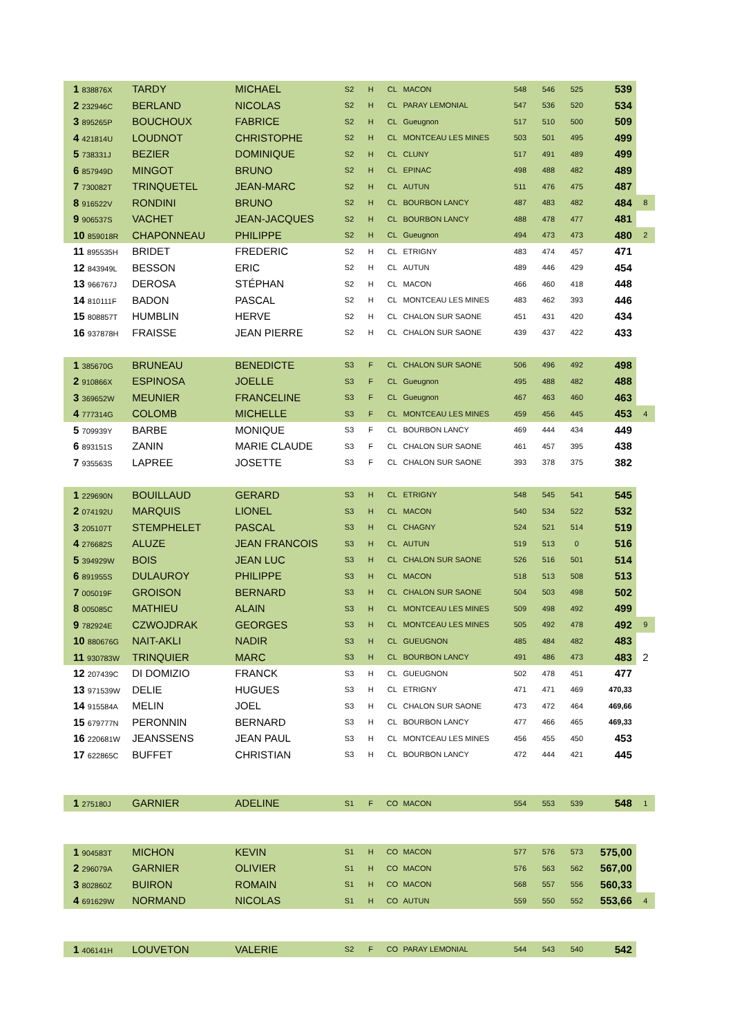| 1 838876X | TARDY | MICHAEL | S2 | H | CL | MACON | 548 | 546 | 525 | 539 | |
| 2 232946C | BERLAND | NICOLAS | S2 | H | CL | PARAY LEMONIAL | 547 | 536 | 520 | 534 | |
| 3 895265P | BOUCHOUX | FABRICE | S2 | H | CL | Gueugnon | 517 | 510 | 500 | 509 | |
| 4 421814U | LOUDNOT | CHRISTOPHE | S2 | H | CL | MONTCEAU LES MINES | 503 | 501 | 495 | 499 | |
| 5 738331J | BEZIER | DOMINIQUE | S2 | H | CL | CLUNY | 517 | 491 | 489 | 499 | |
| 6 857949D | MINGOT | BRUNO | S2 | H | CL | EPINAC | 498 | 488 | 482 | 489 | |
| 7 730082T | TRINQUETEL | JEAN-MARC | S2 | H | CL | AUTUN | 511 | 476 | 475 | 487 | |
| 8 916522V | RONDINI | BRUNO | S2 | H | CL | BOURBON LANCY | 487 | 483 | 482 | 484 | 8 |
| 9 906537S | VACHET | JEAN-JACQUES | S2 | H | CL | BOURBON LANCY | 488 | 478 | 477 | 481 | |
| 10 859018R | CHAPONNEAU | PHILIPPE | S2 | H | CL | Gueugnon | 494 | 473 | 473 | 480 | 2 |
| 11 895535H | BRIDET | FREDERIC | S2 | H | CL | ETRIGNY | 483 | 474 | 457 | 471 | |
| 12 843949L | BESSON | ERIC | S2 | H | CL | AUTUN | 489 | 446 | 429 | 454 | |
| 13 966767J | DEROSA | STÉPHAN | S2 | H | CL | MACON | 466 | 460 | 418 | 448 | |
| 14 810111F | BADON | PASCAL | S2 | H | CL | MONTCEAU LES MINES | 483 | 462 | 393 | 446 | |
| 15 808857T | HUMBLIN | HERVE | S2 | H | CL | CHALON SUR SAONE | 451 | 431 | 420 | 434 | |
| 16 937878H | FRAISSE | JEAN PIERRE | S2 | H | CL | CHALON SUR SAONE | 439 | 437 | 422 | 433 | |
| 1 385670G | BRUNEAU | BENEDICTE | S3 | F | CL | CHALON SUR SAONE | 506 | 496 | 492 | 498 | |
| 2 910866X | ESPINOSA | JOELLE | S3 | F | CL | Gueugnon | 495 | 488 | 482 | 488 | |
| 3 369652W | MEUNIER | FRANCELINE | S3 | F | CL | Gueugnon | 467 | 463 | 460 | 463 | |
| 4 777314G | COLOMB | MICHELLE | S3 | F | CL | MONTCEAU LES MINES | 459 | 456 | 445 | 453 | 4 |
| 5 709939Y | BARBE | MONIQUE | S3 | F | CL | BOURBON LANCY | 469 | 444 | 434 | 449 | |
| 6 893151S | ZANIN | MARIE CLAUDE | S3 | F | CL | CHALON SUR SAONE | 461 | 457 | 395 | 438 | |
| 7 935563S | LAPREE | JOSETTE | S3 | F | CL | CHALON SUR SAONE | 393 | 378 | 375 | 382 | |
| 1 229690N | BOUILLAUD | GERARD | S3 | H | CL | ETRIGNY | 548 | 545 | 541 | 545 | |
| 2 074192U | MARQUIS | LIONEL | S3 | H | CL | MACON | 540 | 534 | 522 | 532 | |
| 3 205107T | STEMPHELET | PASCAL | S3 | H | CL | CHAGNY | 524 | 521 | 514 | 519 | |
| 4 276682S | ALUZE | JEAN FRANCOIS | S3 | H | CL | AUTUN | 519 | 513 | 0 | 516 | |
| 5 394929W | BOIS | JEAN LUC | S3 | H | CL | CHALON SUR SAONE | 526 | 516 | 501 | 514 | |
| 6 891955S | DULAUROY | PHILIPPE | S3 | H | CL | MACON | 518 | 513 | 508 | 513 | |
| 7 005019F | GROISON | BERNARD | S3 | H | CL | CHALON SUR SAONE | 504 | 503 | 498 | 502 | |
| 8 005085C | MATHIEU | ALAIN | S3 | H | CL | MONTCEAU LES MINES | 509 | 498 | 492 | 499 | |
| 9 782924E | CZWOJDRAK | GEORGES | S3 | H | CL | MONTCEAU LES MINES | 505 | 492 | 478 | 492 | 9 |
| 10 880676G | NAIT-AKLI | NADIR | S3 | H | CL | GUEUGNON | 485 | 484 | 482 | 483 | |
| 11 930783W | TRINQUIER | MARC | S3 | H | CL | BOURBON LANCY | 491 | 486 | 473 | 483 | 2 |
| 12 207439C | DI DOMIZIO | FRANCK | S3 | H | CL | GUEUGNON | 502 | 478 | 451 | 477 | |
| 13 971539W | DELIE | HUGUES | S3 | H | CL | ETRIGNY | 471 | 471 | 469 | 470,33 | |
| 14 915584A | MELIN | JOEL | S3 | H | CL | CHALON SUR SAONE | 473 | 472 | 464 | 469,66 | |
| 15 679777N | PERONNIN | BERNARD | S3 | H | CL | BOURBON LANCY | 477 | 466 | 465 | 469,33 | |
| 16 220681W | JEANSSENS | JEAN PAUL | S3 | H | CL | MONTCEAU LES MINES | 456 | 455 | 450 | 453 | |
| 17 622865C | BUFFET | CHRISTIAN | S3 | H | CL | BOURBON LANCY | 472 | 444 | 421 | 445 | |
| 1 275180J | GARNIER | ADELINE | S1 | F | CO | MACON | 554 | 553 | 539 | 548 | 1 |
| 1 904583T | MICHON | KEVIN | S1 | H | CO | MACON | 577 | 576 | 573 | 575,00 | |
| 2 296079A | GARNIER | OLIVIER | S1 | H | CO | MACON | 576 | 563 | 562 | 567,00 | |
| 3 802860Z | BUIRON | ROMAIN | S1 | H | CO | MACON | 568 | 557 | 556 | 560,33 | |
| 4 691629W | NORMAND | NICOLAS | S1 | H | CO | AUTUN | 559 | 550 | 552 | 553,66 | 4 |
| 1 406141H | LOUVETON | VALERIE | S2 | F | CO | PARAY LEMONIAL | 544 | 543 | 540 | 542 | |